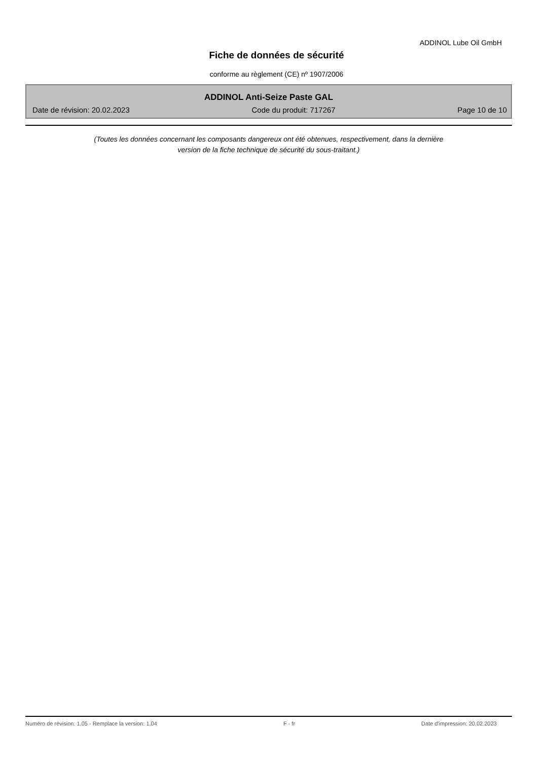ADDINOL Lube Oil GmbH
Fiche de données de sécurité
conforme au règlement (CE) nº 1907/2006
ADDINOL Anti-Seize Paste GAL
Date de révision: 20.02.2023 Code du produit: 717267 Page 10 de 10
(Toutes les données concernant les composants dangereux ont été obtenues, respectivement, dans la dernière
version de la fiche technique de sécurité du sous-traitant.)
Numéro de révision: 1,05 - Remplace la version: 1,04 F - fr Date d'impression: 20.02.2023